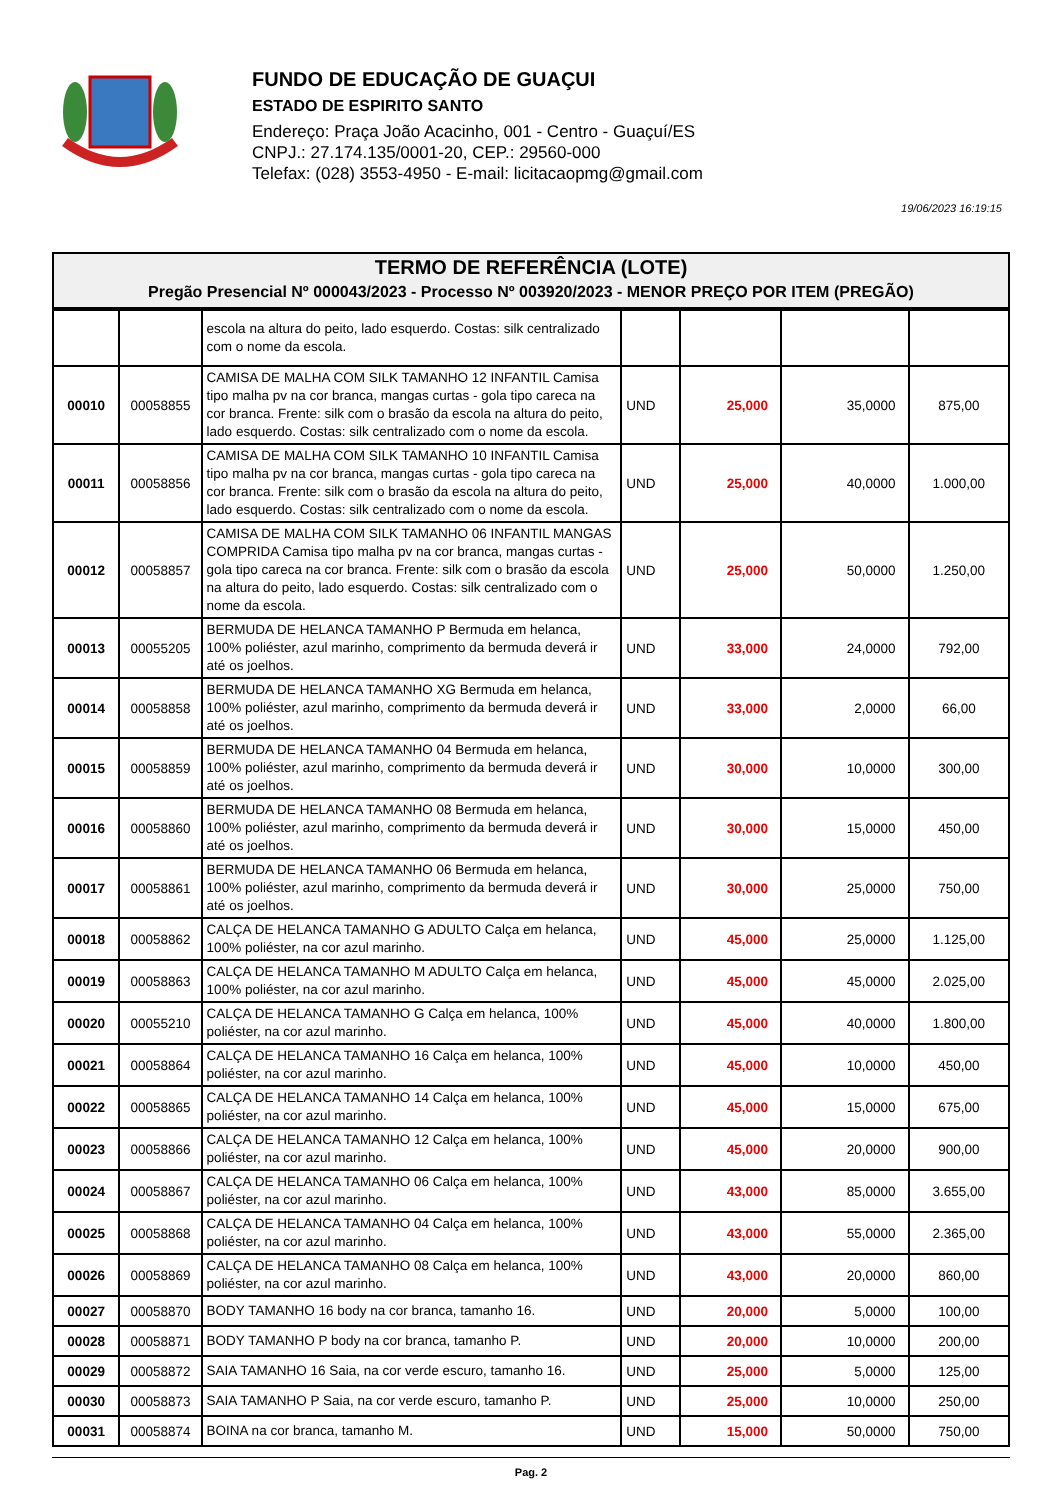FUNDO DE EDUCAÇÃO DE GUAÇUI
ESTADO DE ESPIRITO SANTO
Endereço: Praça João Acacinho, 001 - Centro - Guaçuí/ES
CNPJ.: 27.174.135/0001-20, CEP.: 29560-000
Telefax: (028) 3553-4950 - E-mail: licitacaopmg@gmail.com
19/06/2023 16:19:15
TERMO DE REFERÊNCIA (LOTE)
Pregão Presencial Nº 000043/2023 - Processo Nº 003920/2023 - MENOR PREÇO POR ITEM (PREGÃO)
| | | escola na altura do peito, lado esquerdo. Costas: silk centralizado com o nome da escola. | | | | |
| 00010 | 00058855 | CAMISA DE MALHA COM SILK TAMANHO 12 INFANTIL Camisa tipo malha pv na cor branca, mangas curtas - gola tipo careca na cor branca. Frente: silk com o brasão da escola na altura do peito, lado esquerdo. Costas: silk centralizado com o nome da escola. | UND | 25,000 | 35,0000 | 875,00 |
| 00011 | 00058856 | CAMISA DE MALHA COM SILK TAMANHO 10 INFANTIL Camisa tipo malha pv na cor branca, mangas curtas - gola tipo careca na cor branca. Frente: silk com o brasão da escola na altura do peito, lado esquerdo. Costas: silk centralizado com o nome da escola. | UND | 25,000 | 40,0000 | 1.000,00 |
| 00012 | 00058857 | CAMISA DE MALHA COM SILK TAMANHO 06 INFANTIL MANGAS COMPRIDA Camisa tipo malha pv na cor branca, mangas curtas - gola tipo careca na cor branca. Frente: silk com o brasão da escola na altura do peito, lado esquerdo. Costas: silk centralizado com o nome da escola. | UND | 25,000 | 50,0000 | 1.250,00 |
| 00013 | 00055205 | BERMUDA DE HELANCA TAMANHO P Bermuda em helanca, 100% poliéster, azul marinho, comprimento da bermuda deverá ir até os joelhos. | UND | 33,000 | 24,0000 | 792,00 |
| 00014 | 00058858 | BERMUDA DE HELANCA TAMANHO XG Bermuda em helanca, 100% poliéster, azul marinho, comprimento da bermuda deverá ir até os joelhos. | UND | 33,000 | 2,0000 | 66,00 |
| 00015 | 00058859 | BERMUDA DE HELANCA TAMANHO 04 Bermuda em helanca, 100% poliéster, azul marinho, comprimento da bermuda deverá ir até os joelhos. | UND | 30,000 | 10,0000 | 300,00 |
| 00016 | 00058860 | BERMUDA DE HELANCA TAMANHO 08 Bermuda em helanca, 100% poliéster, azul marinho, comprimento da bermuda deverá ir até os joelhos. | UND | 30,000 | 15,0000 | 450,00 |
| 00017 | 00058861 | BERMUDA DE HELANCA TAMANHO 06 Bermuda em helanca, 100% poliéster, azul marinho, comprimento da bermuda deverá ir até os joelhos. | UND | 30,000 | 25,0000 | 750,00 |
| 00018 | 00058862 | CALÇA DE HELANCA TAMANHO G ADULTO Calça em helanca, 100% poliéster, na cor azul marinho. | UND | 45,000 | 25,0000 | 1.125,00 |
| 00019 | 00058863 | CALÇA DE HELANCA TAMANHO M ADULTO Calça em helanca, 100% poliéster, na cor azul marinho. | UND | 45,000 | 45,0000 | 2.025,00 |
| 00020 | 00055210 | CALÇA DE HELANCA TAMANHO G Calça em helanca, 100% poliéster, na cor azul marinho. | UND | 45,000 | 40,0000 | 1.800,00 |
| 00021 | 00058864 | CALÇA DE HELANCA TAMANHO 16 Calça em helanca, 100% poliéster, na cor azul marinho. | UND | 45,000 | 10,0000 | 450,00 |
| 00022 | 00058865 | CALÇA DE HELANCA TAMANHO 14 Calça em helanca, 100% poliéster, na cor azul marinho. | UND | 45,000 | 15,0000 | 675,00 |
| 00023 | 00058866 | CALÇA DE HELANCA TAMANHO 12 Calça em helanca, 100% poliéster, na cor azul marinho. | UND | 45,000 | 20,0000 | 900,00 |
| 00024 | 00058867 | CALÇA DE HELANCA TAMANHO 06 Calça em helanca, 100% poliéster, na cor azul marinho. | UND | 43,000 | 85,0000 | 3.655,00 |
| 00025 | 00058868 | CALÇA DE HELANCA TAMANHO 04 Calça em helanca, 100% poliéster, na cor azul marinho. | UND | 43,000 | 55,0000 | 2.365,00 |
| 00026 | 00058869 | CALÇA DE HELANCA TAMANHO 08 Calça em helanca, 100% poliéster, na cor azul marinho. | UND | 43,000 | 20,0000 | 860,00 |
| 00027 | 00058870 | BODY TAMANHO 16 body na cor branca, tamanho 16. | UND | 20,000 | 5,0000 | 100,00 |
| 00028 | 00058871 | BODY TAMANHO P body na cor branca, tamanho P. | UND | 20,000 | 10,0000 | 200,00 |
| 00029 | 00058872 | SAIA TAMANHO 16 Saia, na cor verde escuro, tamanho 16. | UND | 25,000 | 5,0000 | 125,00 |
| 00030 | 00058873 | SAIA TAMANHO P Saia, na cor verde escuro, tamanho P. | UND | 25,000 | 10,0000 | 250,00 |
| 00031 | 00058874 | BOINA na cor branca, tamanho M. | UND | 15,000 | 50,0000 | 750,00 |
Pag. 2